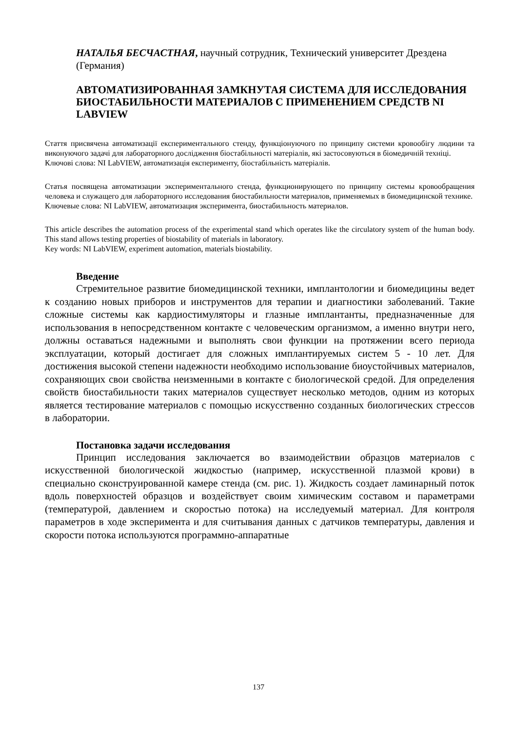НАТАЛЬЯ БЕСЧАСТНАЯ, научный сотрудник, Технический университет Дрездена (Германия)
АВТОМАТИЗИРОВАННАЯ ЗАМКНУТАЯ СИСТЕМА ДЛЯ ИССЛЕДОВАНИЯ БИОСТАБИЛЬНОСТИ МАТЕРИАЛОВ С ПРИМЕНЕНИЕМ СРЕДСТВ NI LABVIEW
Стаття присвячена автоматизації експериментального стенду, функціонуючого по принципу системи кровообігу людини та виконуючого задачі для лабораторного дослідження біостабільності матеріалів, які застосовуються в біомедичній техніці.
Ключові слова: NI LabVIEW, автоматизація експерименту, біостабільність матеріалів.
Статья посвящена автоматизации экспериментального стенда, функционирующего по принципу системы кровообращения человека и служащего для лабораторного исследования биостабильности материалов, применяемых в биомедицинской технике.
Ключевые слова: NI LabVIEW, автоматизация эксперимента, биостабильность материалов.
This article describes the automation process of the experimental stand which operates like the circulatory system of the human body. This stand allows testing properties of biostability of materials in laboratory.
Key words: NI LabVIEW, experiment automation, materials biostability.
Введение
Стремительное развитие биомедицинской техники, имплантологии и биомедицины ведет к созданию новых приборов и инструментов для терапии и диагностики заболеваний. Такие сложные системы как кардиостимуляторы и глазные имплантанты, предназначенные для использования в непосредственном контакте с человеческим организмом, а именно внутри него, должны оставаться надежными и выполнять свои функции на протяжении всего периода эксплуатации, который достигает для сложных имплантируемых систем 5 - 10 лет. Для достижения высокой степени надежности необходимо использование биоустойчивых материалов, сохраняющих свои свойства неизменными в контакте с биологической средой. Для определения свойств биостабильности таких материалов существует несколько методов, одним из которых является тестирование материалов с помощью искусственно созданных биологических стрессов в лаборатории.
Постановка задачи исследования
Принцип исследования заключается во взаимодействии образцов материалов с искусственной биологической жидкостью (например, искусственной плазмой крови) в специально сконструированной камере стенда (см. рис. 1). Жидкость создает ламинарный поток вдоль поверхностей образцов и воздействует своим химическим составом и параметрами (температурой, давлением и скоростью потока) на исследуемый материал. Для контроля параметров в ходе эксперимента и для считывания данных с датчиков температуры, давления и скорости потока используются программно-аппаратные
137